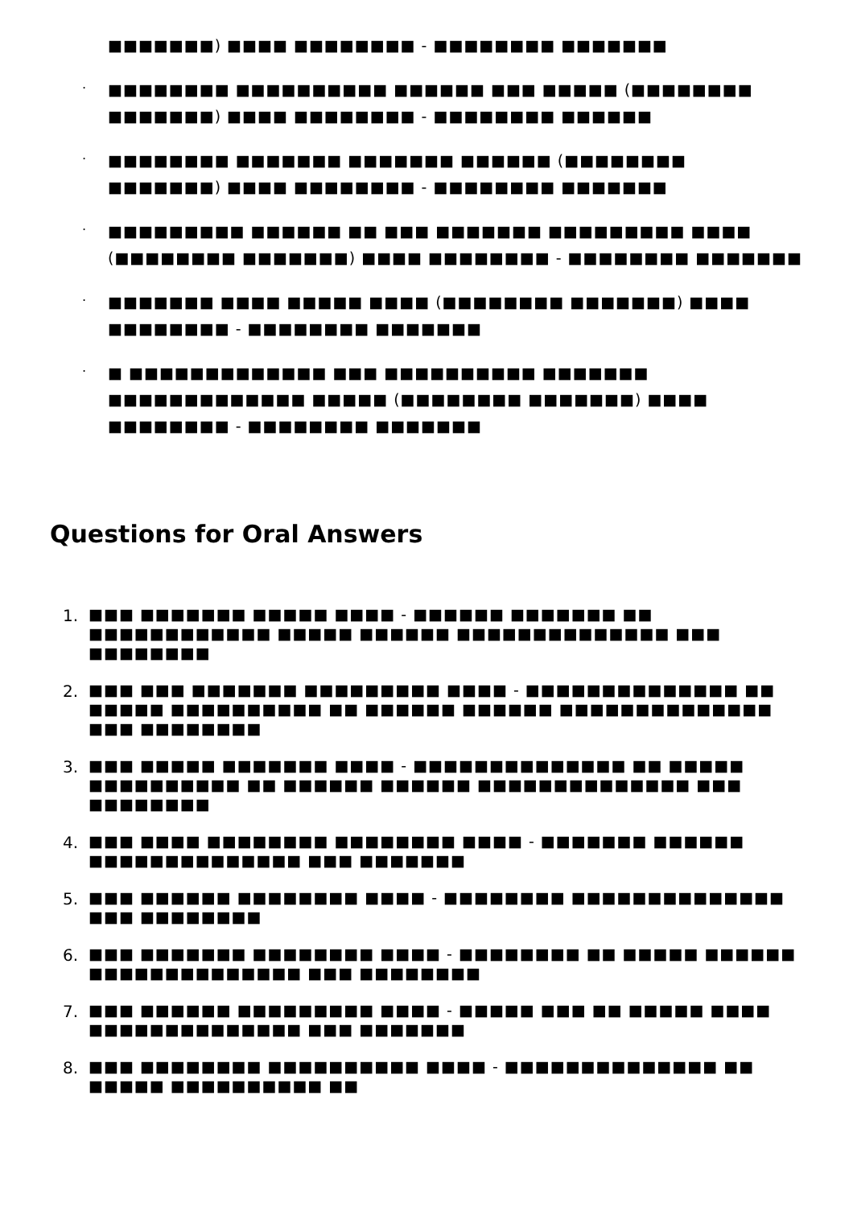■■■■■■■) ■■■■ ■■■■■■■■ - ■■■■■■■■ ■■■■■■■
.
■■■■■■■■ ■■■■■■■■■■ ■■■■■■ ■■■ ■■■■■ (■■■■■■■■ ■■■■■■■) ■■■■ ■■■■■■■■ - ■■■■■■■■ ■■■■■■
.
■■■■■■■■ ■■■■■■■ ■■■■■■■ ■■■■■■ (■■■■■■■■ ■■■■■■■) ■■■■ ■■■■■■■■ - ■■■■■■■■ ■■■■■■■
.
■■■■■■■■■ ■■■■■■ ■■ ■■■ ■■■■■■■ ■■■■■■■■■ ■■■■ (■■■■■■■■ ■■■■■■■) ■■■■ ■■■■■■■■ - ■■■■■■■■ ■■■■■■■
.
■■■■■■■ ■■■■ ■■■■■ ■■■■ (■■■■■■■■ ■■■■■■■) ■■■■ ■■■■■■■■ - ■■■■■■■■ ■■■■■■■
.
■ ■■■■■■■■■■■■■ ■■■ ■■■■■■■■■■ ■■■■■■■ ■■■■■■■■■■■■■ ■■■■■ (■■■■■■■■ ■■■■■■■) ■■■■ ■■■■■■■■ - ■■■■■■■■ ■■■■■■■
Questions for Oral Answers
1.
■■■ ■■■■■■■ ■■■■■ ■■■■ - ■■■■■■ ■■■■■■■ ■■ ■■■■■■■■■■■■ ■■■■■ ■■■■■■ ■■■■■■■■■■■■■■ ■■■ ■■■■■■■■
2.
■■■ ■■■ ■■■■■■■ ■■■■■■■■■ ■■■■ - ■■■■■■■■■■■■■■ ■■ ■■■■■ ■■■■■■■■■■ ■■ ■■■■■■ ■■■■■■ ■■■■■■■■■■■■■■ ■■■ ■■■■■■■■
3.
■■■ ■■■■■ ■■■■■■■ ■■■■ - ■■■■■■■■■■■■■■ ■■ ■■■■■ ■■■■■■■■■■ ■■ ■■■■■■ ■■■■■■ ■■■■■■■■■■■■■■ ■■■ ■■■■■■■■
4.
■■■ ■■■■ ■■■■■■■■ ■■■■■■■■ ■■■■ - ■■■■■■■ ■■■■■■ ■■■■■■■■■■■■■■ ■■■ ■■■■■■■
5.
■■■ ■■■■■■ ■■■■■■■■ ■■■■ - ■■■■■■■■ ■■■■■■■■■■■■■■ ■■■ ■■■■■■■■
6.
■■■ ■■■■■■■ ■■■■■■■■ ■■■■ - ■■■■■■■■ ■■ ■■■■■ ■■■■■■ ■■■■■■■■■■■■■■ ■■■ ■■■■■■■■
7.
■■■ ■■■■■■ ■■■■■■■■■ ■■■■ - ■■■■■ ■■■ ■■ ■■■■■ ■■■■ ■■■■■■■■■■■■■■ ■■■ ■■■■■■■
8.
■■■ ■■■■■■■■ ■■■■■■■■■■ ■■■■ - ■■■■■■■■■■■■■■ ■■ ■■■■■ ■■■■■■■■■■ ■■